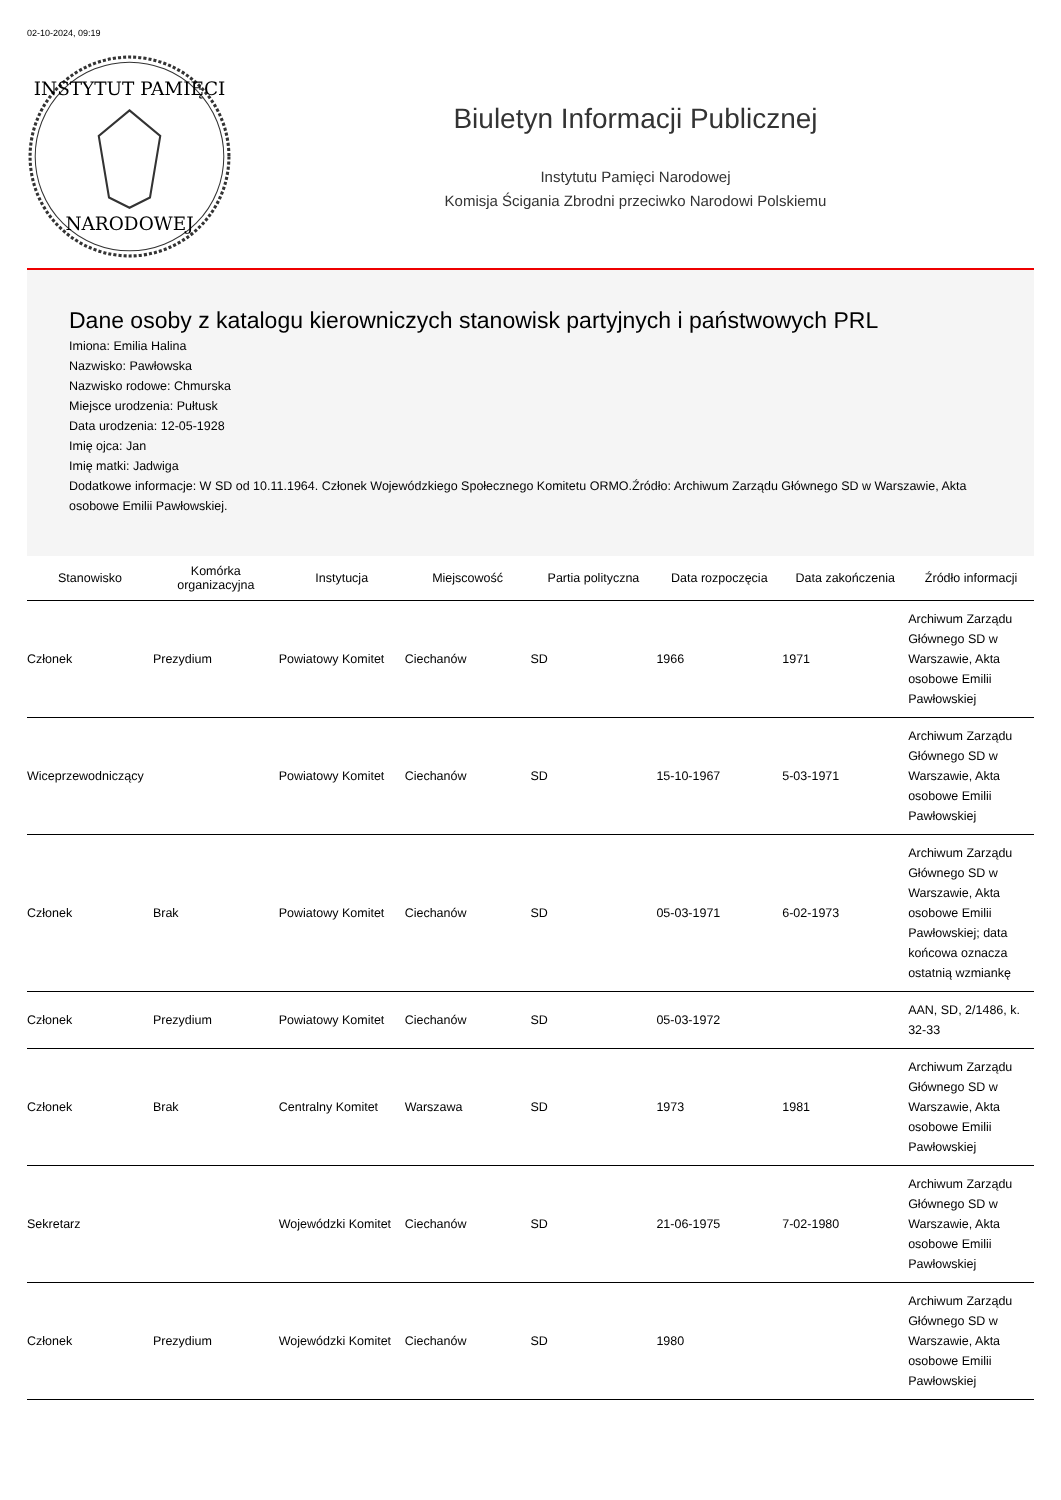02-10-2024, 09:19
INSTYTUT PAMIĘCI
NARODOWEJ
Biuletyn Informacji Publicznej
Instytutu Pamięci Narodowej
Komisja Ścigania Zbrodni przeciwko Narodowi Polskiemu
Dane osoby z katalogu kierowniczych stanowisk partyjnych i państwowych PRL
Imiona: Emilia Halina
Nazwisko: Pawłowska
Nazwisko rodowe: Chmurska
Miejsce urodzenia: Pułtusk
Data urodzenia: 12-05-1928
Imię ojca: Jan
Imię matki: Jadwiga
Dodatkowe informacje: W SD od 10.11.1964. Członek Wojewódzkiego Społecznego Komitetu ORMO.Źródło: Archiwum Zarządu Głównego SD w Warszawie, Akta osobowe Emilii Pawłowskiej.
| Stanowisko | Komórka organizacyjna | Instytucja | Miejscowość | Partia polityczna | Data rozpoczęcia | Data zakończenia | Źródło informacji |
| --- | --- | --- | --- | --- | --- | --- | --- |
| Członek | Prezydium | Powiatowy Komitet | Ciechanów | SD | 1966 | 1971 | Archiwum Zarządu Głównego SD w Warszawie, Akta osobowe Emilii Pawłowskiej |
| Wiceprzewodniczący | | Powiatowy Komitet | Ciechanów | SD | 15-10-1967 | 5-03-1971 | Archiwum Zarządu Głównego SD w Warszawie, Akta osobowe Emilii Pawłowskiej |
| Członek | Brak | Powiatowy Komitet | Ciechanów | SD | 05-03-1971 | 6-02-1973 | Archiwum Zarządu Głównego SD w Warszawie, Akta osobowe Emilii Pawłowskiej; data końcowa oznacza ostatnią wzmiankę |
| Członek | Prezydium | Powiatowy Komitet | Ciechanów | SD | 05-03-1972 | | AAN, SD, 2/1486, k. 32-33 |
| Członek | Brak | Centralny Komitet | Warszawa | SD | 1973 | 1981 | Archiwum Zarządu Głównego SD w Warszawie, Akta osobowe Emilii Pawłowskiej |
| Sekretarz | | Wojewódzki Komitet | Ciechanów | SD | 21-06-1975 | 7-02-1980 | Archiwum Zarządu Głównego SD w Warszawie, Akta osobowe Emilii Pawłowskiej |
| Członek | Prezydium | Wojewódzki Komitet | Ciechanów | SD | 1980 | | Archiwum Zarządu Głównego SD w Warszawie, Akta osobowe Emilii Pawłowskiej |